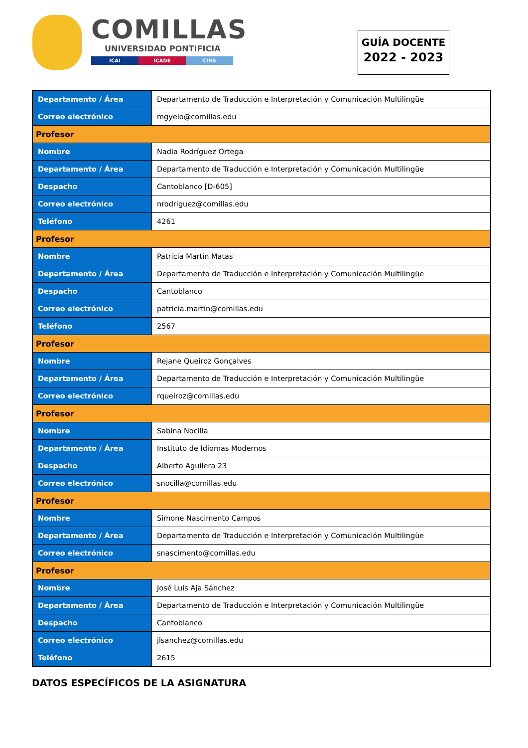COMILLAS
UNIVERSIDAD PONTIFICIA
ICAI ICADE CIHS
GUÍA DOCENTE
2022 - 2023
| Departamento / Área | Departamento de Traducción e Interpretación y Comunicación Multilingüe |
| Correo electrónico | mgyelo@comillas.edu |
| Profesor | |
| Nombre | Nadia Rodríguez Ortega |
| Departamento / Área | Departamento de Traducción e Interpretación y Comunicación Multilingüe |
| Despacho | Cantoblanco [D-605] |
| Correo electrónico | nrodriguez@comillas.edu |
| Teléfono | 4261 |
| Profesor | |
| Nombre | Patricia Martín Matas |
| Departamento / Área | Departamento de Traducción e Interpretación y Comunicación Multilingüe |
| Despacho | Cantoblanco |
| Correo electrónico | patricia.martin@comillas.edu |
| Teléfono | 2567 |
| Profesor | |
| Nombre | Rejane Queiroz Gonçalves |
| Departamento / Área | Departamento de Traducción e Interpretación y Comunicación Multilingüe |
| Correo electrónico | rqueiroz@comillas.edu |
| Profesor | |
| Nombre | Sabina Nocilla |
| Departamento / Área | Instituto de Idiomas Modernos |
| Despacho | Alberto Aguilera 23 |
| Correo electrónico | snocilla@comillas.edu |
| Profesor | |
| Nombre | Simone Nascimento Campos |
| Departamento / Área | Departamento de Traducción e Interpretación y Comunicación Multilingüe |
| Correo electrónico | snascimento@comillas.edu |
| Profesor | |
| Nombre | José Luis Aja Sánchez |
| Departamento / Área | Departamento de Traducción e Interpretación y Comunicación Multilingüe |
| Despacho | Cantoblanco |
| Correo electrónico | jlsanchez@comillas.edu |
| Teléfono | 2615 |
DATOS ESPECÍFICOS DE LA ASIGNATURA